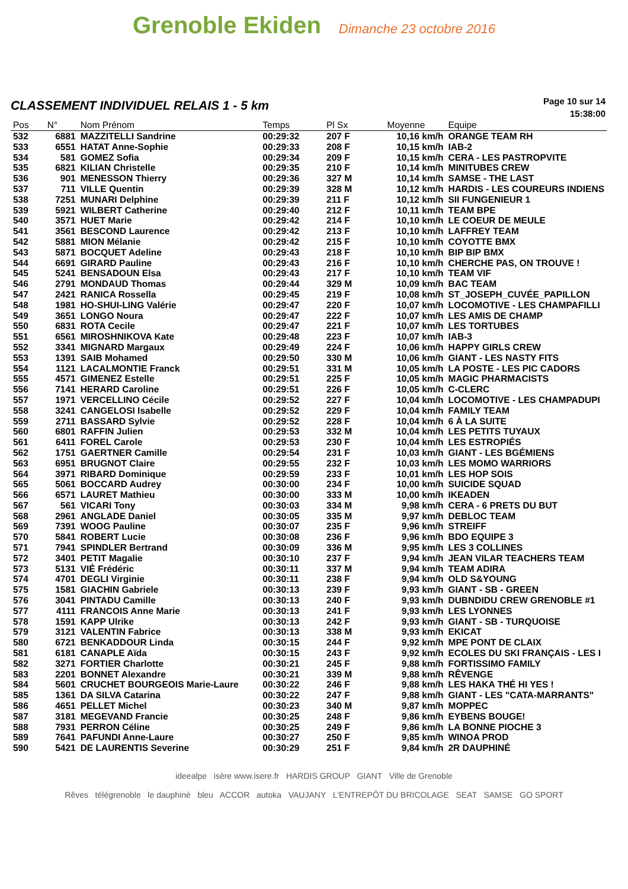Grenoble Ekiden
Dimanche 23 octobre 2016
CLASSEMENT INDIVIDUEL RELAIS 1 - 5 km
Page 10 sur 14
15:38:00
| Pos | N° | Nom Prénom | Temps | Pl Sx | Moyenne | Equipe |
| --- | --- | --- | --- | --- | --- | --- |
| 532 | 6881 | MAZZITELLI Sandrine | 00:29:32 | 207 F | 10,16 km/h | ORANGE TEAM RH |
| 533 | 6551 | HATAT Anne-Sophie | 00:29:33 | 208 F | 10,15 km/h | IAB-2 |
| 534 | 581 | GOMEZ Sofia | 00:29:34 | 209 F | 10,15 km/h | CERA - LES PASTROPVITE |
| 535 | 6821 | KILIAN Christelle | 00:29:35 | 210 F | 10,14 km/h | MINITUBES CREW |
| 536 | 901 | MENESSON Thierry | 00:29:36 | 327 M | 10,14 km/h | SAMSE - THE LAST |
| 537 | 711 | VILLE Quentin | 00:29:39 | 328 M | 10,12 km/h | HARDIS - LES COUREURS INDIENS |
| 538 | 7251 | MUNARI Delphine | 00:29:39 | 211 F | 10,12 km/h | SII FUNGENIEUR 1 |
| 539 | 5921 | WILBERT Catherine | 00:29:40 | 212 F | 10,11 km/h | TEAM BPE |
| 540 | 3571 | HUET Marie | 00:29:42 | 214 F | 10,10 km/h | LE COEUR DE MEULE |
| 541 | 3561 | BESCOND Laurence | 00:29:42 | 213 F | 10,10 km/h | LAFFREY TEAM |
| 542 | 5881 | MION Mélanie | 00:29:42 | 215 F | 10,10 km/h | COYOTTE BMX |
| 543 | 5871 | BOCQUET Adeline | 00:29:43 | 218 F | 10,10 km/h | BIP BIP BMX |
| 544 | 6691 | GIRARD Pauline | 00:29:43 | 216 F | 10,10 km/h | CHERCHE PAS, ON TROUVE ! |
| 545 | 5241 | BENSADOUN Elsa | 00:29:43 | 217 F | 10,10 km/h | TEAM VIF |
| 546 | 2791 | MONDAUD Thomas | 00:29:44 | 329 M | 10,09 km/h | BAC TEAM |
| 547 | 2421 | RANICA Rossella | 00:29:45 | 219 F | 10,08 km/h | ST_JOSEPH_CUVÉE_PAPILLON |
| 548 | 1981 | HO-SHUI-LING Valérie | 00:29:47 | 220 F | 10,07 km/h | LOCOMOTIVE - LES CHAMPAFILLI |
| 549 | 3651 | LONGO Noura | 00:29:47 | 222 F | 10,07 km/h | LES AMIS DE CHAMP |
| 550 | 6831 | ROTA Cecile | 00:29:47 | 221 F | 10,07 km/h | LES TORTUBES |
| 551 | 6561 | MIROSHNIKOVA Kate | 00:29:48 | 223 F | 10,07 km/h | IAB-3 |
| 552 | 3341 | MIGNARD Margaux | 00:29:49 | 224 F | 10,06 km/h | HAPPY GIRLS CREW |
| 553 | 1391 | SAIB Mohamed | 00:29:50 | 330 M | 10,06 km/h | GIANT - LES NASTY FITS |
| 554 | 1121 | LACALMONTIE Franck | 00:29:51 | 331 M | 10,05 km/h | LA POSTE - LES PIC CADORS |
| 555 | 4571 | GIMENEZ Estelle | 00:29:51 | 225 F | 10,05 km/h | MAGIC PHARMACISTS |
| 556 | 7141 | HERARD Caroline | 00:29:51 | 226 F | 10,05 km/h | C-CLERC |
| 557 | 1971 | VERCELLINO Cécile | 00:29:52 | 227 F | 10,04 km/h | LOCOMOTIVE - LES CHAMPADUPI |
| 558 | 3241 | CANGELOSI Isabelle | 00:29:52 | 229 F | 10,04 km/h | FAMILY TEAM |
| 559 | 2711 | BASSARD Sylvie | 00:29:52 | 228 F | 10,04 km/h | 6 À LA SUITE |
| 560 | 6801 | RAFFIN Julien | 00:29:53 | 332 M | 10,04 km/h | LES PETITS TUYAUX |
| 561 | 6411 | FOREL Carole | 00:29:53 | 230 F | 10,04 km/h | LES ESTROPIÉS |
| 562 | 1751 | GAERTNER Camille | 00:29:54 | 231 F | 10,03 km/h | GIANT - LES BGÉMIENS |
| 563 | 6951 | BRUGNOT Claire | 00:29:55 | 232 F | 10,03 km/h | LES MOMO WARRIORS |
| 564 | 3971 | RIBARD Dominique | 00:29:59 | 233 F | 10,01 km/h | LES HOP SOIS |
| 565 | 5061 | BOCCARD Audrey | 00:30:00 | 234 F | 10,00 km/h | SUICIDE SQUAD |
| 566 | 6571 | LAURET Mathieu | 00:30:00 | 333 M | 10,00 km/h | IKEADEN |
| 567 | 561 | VICARI Tony | 00:30:03 | 334 M | 9,98 km/h | CERA - 6 PRETS DU BUT |
| 568 | 2961 | ANGLADE Daniel | 00:30:05 | 335 M | 9,97 km/h | DEBLOC TEAM |
| 569 | 7391 | WOOG Pauline | 00:30:07 | 235 F | 9,96 km/h | STREIFF |
| 570 | 5841 | ROBERT Lucie | 00:30:08 | 236 F | 9,96 km/h | BDO EQUIPE 3 |
| 571 | 7941 | SPINDLER Bertrand | 00:30:09 | 336 M | 9,95 km/h | LES 3 COLLINES |
| 572 | 3401 | PETIT Magalie | 00:30:10 | 237 F | 9,94 km/h | JEAN VILAR TEACHERS TEAM |
| 573 | 5131 | VIÉ Frédéric | 00:30:11 | 337 M | 9,94 km/h | TEAM ADIRA |
| 574 | 4701 | DEGLI Virginie | 00:30:11 | 238 F | 9,94 km/h | OLD S&YOUNG |
| 575 | 1581 | GIACHIN Gabriele | 00:30:13 | 239 F | 9,93 km/h | GIANT - SB - GREEN |
| 576 | 3041 | PINTADU Camille | 00:30:13 | 240 F | 9,93 km/h | DUBNDIDU CREW GRENOBLE #1 |
| 577 | 4111 | FRANCOIS Anne Marie | 00:30:13 | 241 F | 9,93 km/h | LES LYONNES |
| 578 | 1591 | KAPP Ulrike | 00:30:13 | 242 F | 9,93 km/h | GIANT - SB - TURQUOISE |
| 579 | 3121 | VALENTIN Fabrice | 00:30:13 | 338 M | 9,93 km/h | EKICAT |
| 580 | 6721 | BENKADDOUR Linda | 00:30:15 | 244 F | 9,92 km/h | MPE PONT DE CLAIX |
| 581 | 6181 | CANAPLE Aïda | 00:30:15 | 243 F | 9,92 km/h | ECOLES DU SKI FRANÇAIS - LES I |
| 582 | 3271 | FORTIER Charlotte | 00:30:21 | 245 F | 9,88 km/h | FORTISSIMO FAMILY |
| 583 | 2201 | BONNET Alexandre | 00:30:21 | 339 M | 9,88 km/h | RÊVENGE |
| 584 | 5601 | CRUCHET BOURGEOIS Marie-Laure | 00:30:22 | 246 F | 9,88 km/h | LES HAKA THÉ HI YES ! |
| 585 | 1361 | DA SILVA Catarina | 00:30:22 | 247 F | 9,88 km/h | GIANT - LES "CATA-MARRANTS" |
| 586 | 4651 | PELLET Michel | 00:30:23 | 340 M | 9,87 km/h | MOPPEC |
| 587 | 3181 | MEGEVAND Francie | 00:30:25 | 248 F | 9,86 km/h | EYBENS BOUGE! |
| 588 | 7931 | PERRON Céline | 00:30:25 | 249 F | 9,86 km/h | LA BONNE PIOCHE 3 |
| 589 | 7641 | PAFUNDI Anne-Laure | 00:30:27 | 250 F | 9,85 km/h | WINOA PROD |
| 590 | 5421 | DE LAURENTIS Severine | 00:30:29 | 251 F | 9,84 km/h | 2R DAUPHINÉ |
ideealpe isère www.isere.fr HARDIS GROUP GIANT Ville de Grenoble
Rêves télégrenoble le dauphiné bleu ACCOR autoka VAUJANY L'ENTREPÔT DU BRICOLAGE SEAT SAMSE GO SPORT